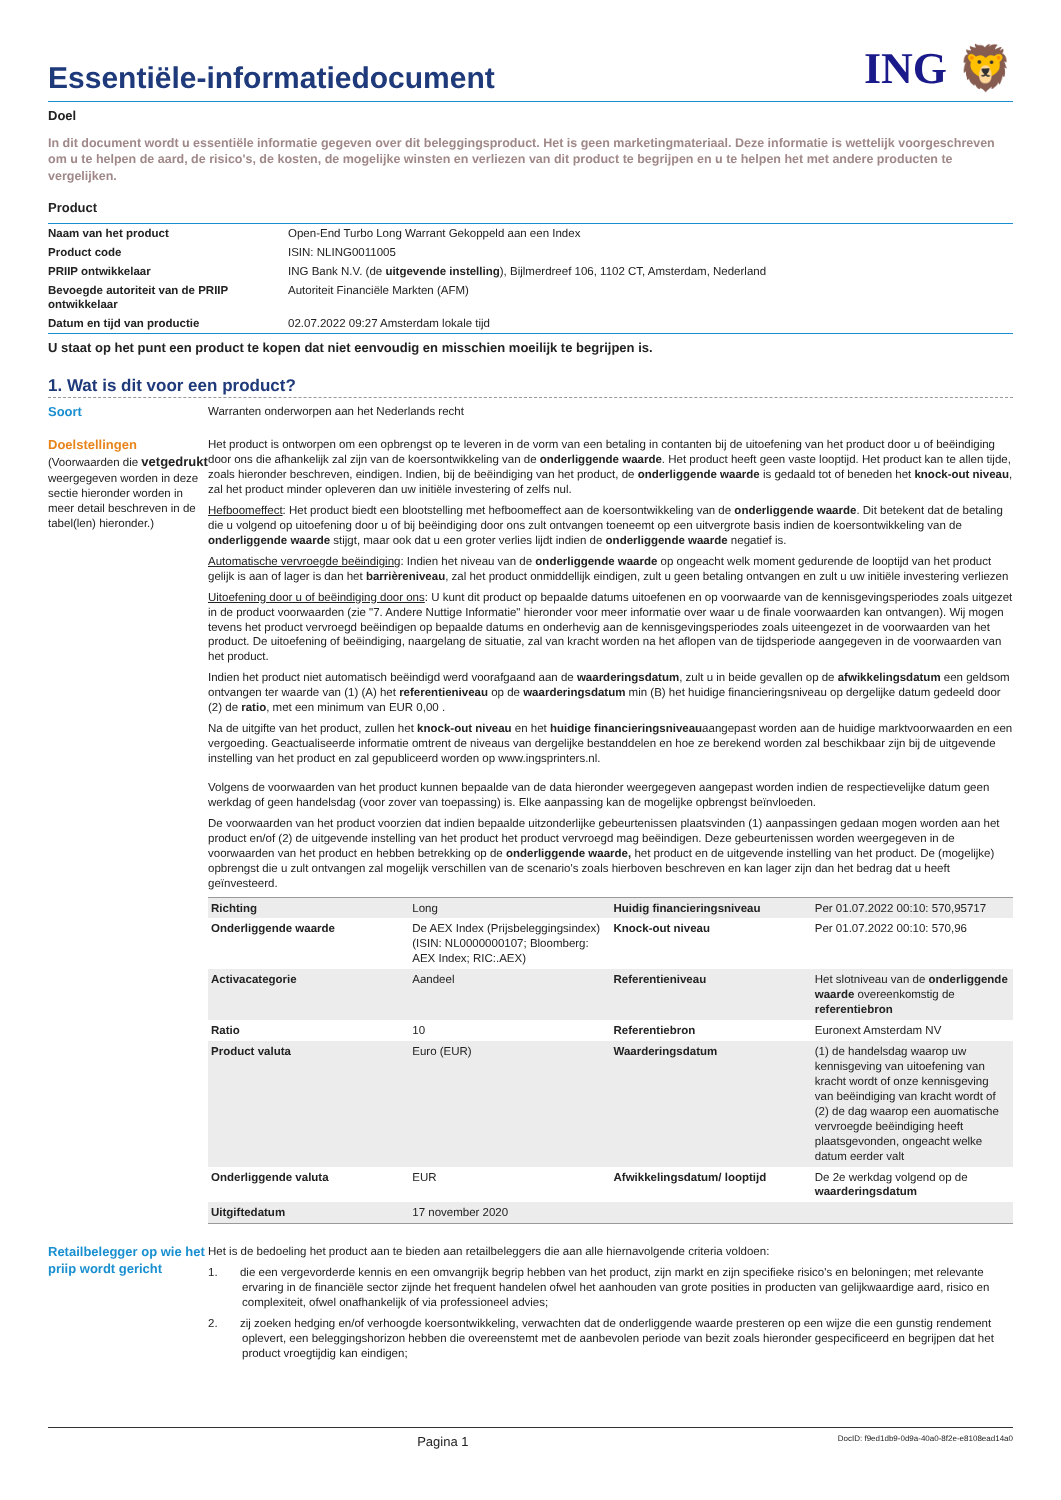Essentiële-informatiedocument
ING 🦁
Doel
In dit document wordt u essentiële informatie gegeven over dit beleggingsproduct. Het is geen marketingmateriaal. Deze informatie is wettelijk voorgeschreven om u te helpen de aard, de risico's, de kosten, de mogelijke winsten en verliezen van dit product te begrijpen en u te helpen het met andere producten te vergelijken.
Product
| Naam van het product | Open-End Turbo Long Warrant Gekoppeld aan een Index |
| Product code | ISIN: NLING0011005 |
| PRIIP ontwikkelaar | ING Bank N.V. (de uitgevende instelling ), Bijlmerdreef 106, 1102 CT, Amsterdam, Nederland |
| Bevoegde autoriteit van de PRIIP ontwikkelaar | Autoriteit Financiële Markten (AFM) |
| Datum en tijd van productie | 02.07.2022 09:27 Amsterdam lokale tijd |
U staat op het punt een product te kopen dat niet eenvoudig en misschien moeilijk te begrijpen is.
1. Wat is dit voor een product?
Soort Warranten onderworpen aan het Nederlands recht
Doelstellingen
(Voorwaarden die vetgedrukt weergegeven worden in deze sectie hieronder worden in meer detail beschreven in de tabel(len) hieronder.)
Het product is ontworpen om een opbrengst op te leveren in de vorm van een betaling in contanten bij de uitoefening van het product door u of beëindiging door ons die afhankelijk zal zijn van de koersontwikkeling van de onderliggende waarde. Het product heeft geen vaste looptijd. Het product kan te allen tijde, zoals hieronder beschreven, eindigen. Indien, bij de beëindiging van het product, de onderliggende waarde is gedaald tot of beneden het knock-out niveau, zal het product minder opleveren dan uw initiële investering of zelfs nul.
Hefboomeffect: Het product biedt een blootstelling met hefboomeffect aan de koersontwikkeling van de onderliggende waarde. Dit betekent dat de betaling die u volgend op uitoefening door u of bij beëindiging door ons zult ontvangen toeneemt op een uitvergrote basis indien de koersontwikkeling van de onderliggende waarde stijgt, maar ook dat u een groter verlies lijdt indien de onderliggende waarde negatief is.
Automatische vervroegde beëindiging: Indien het niveau van de onderliggende waarde op ongeacht welk moment gedurende de looptijd van het product gelijk is aan of lager is dan het barrièreniveau, zal het product onmiddellijk eindigen, zult u geen betaling ontvangen en zult u uw initiële investering verliezen
Uitoefening door u of beëindiging door ons: U kunt dit product op bepaalde datums uitoefenen en op voorwaarde van de kennisgevingsperiodes zoals uitgezet in de product voorwaarden (zie "7. Andere Nuttige Informatie" hieronder voor meer informatie over waar u de finale voorwaarden kan ontvangen). Wij mogen tevens het product vervroegd beëindigen op bepaalde datums en onderhevig aan de kennisgevingsperiodes zoals uiteengezet in de voorwaarden van het product. De uitoefening of beëindiging, naargelang de situatie, zal van kracht worden na het aflopen van de tijdsperiode aangegeven in de voorwaarden van het product.
Indien het product niet automatisch beëindigd werd voorafgaand aan de waarderingsdatum, zult u in beide gevallen op de afwikkelingsdatum een geldsom ontvangen ter waarde van (1) (A) het referentieniveau op de waarderingsdatum min (B) het huidige financieringsniveau op dergelijke datum gedeeld door (2) de ratio, met een minimum van EUR 0,00 .
Na de uitgifte van het product, zullen het knock-out niveau en het huidige financieringsniveauaangepast worden aan de huidige marktvoorwaarden en een vergoeding. Geactualiseerde informatie omtrent de niveaus van dergelijke bestanddelen en hoe ze berekend worden zal beschikbaar zijn bij de uitgevende instelling van het product en zal gepubliceerd worden op www.ingsprinters.nl.
Volgens de voorwaarden van het product kunnen bepaalde van de data hieronder weergegeven aangepast worden indien de respectievelijke datum geen werkdag of geen handelsdag (voor zover van toepassing) is. Elke aanpassing kan de mogelijke opbrengst beïnvloeden.
De voorwaarden van het product voorzien dat indien bepaalde uitzonderlijke gebeurtenissen plaatsvinden (1) aanpassingen gedaan mogen worden aan het product en/of (2) de uitgevende instelling van het product het product vervroegd mag beëindigen. Deze gebeurtenissen worden weergegeven in de voorwaarden van het product en hebben betrekking op de onderliggende waarde, het product en de uitgevende instelling van het product. De (mogelijke) opbrengst die u zult ontvangen zal mogelijk verschillen van de scenario's zoals hierboven beschreven en kan lager zijn dan het bedrag dat u heeft geïnvesteerd.
| Richting | Long | Huidig financieringsniveau | Per 01.07.2022 00:10: 570,95717 |
| Onderliggende waarde | De AEX Index (Prijsbeleggingsindex) (ISIN: NL0000000107; Bloomberg: AEX Index; RIC:.AEX) | Knock-out niveau | Per 01.07.2022 00:10: 570,96 |
| Activacategorie | Aandeel | Referentieniveau | Het slotniveau van de onderliggende waarde overeenkomstig de referentiebron |
| Ratio | 10 | Referentiebron | Euronext Amsterdam NV |
| Product valuta | Euro (EUR) | Waarderingsdatum | (1) de handelsdag waarop uw kennisgeving van uitoefening van kracht wordt of onze kennisgeving van beëindiging van kracht wordt of (2) de dag waarop een auomatische vervroegde beëindiging heeft plaatsgevonden, ongeacht welke datum eerder valt |
| Onderliggende valuta | EUR | Afwikkelingsdatum/ looptijd | De 2e werkdag volgend op de waarderingsdatum |
| Uitgiftedatum | 17 november 2020 | | |
Retailbelegger op wie het priip wordt gericht
Het is de bedoeling het product aan te bieden aan retailbeleggers die aan alle hiernavolgende criteria voldoen:
1. die een vergevorderde kennis en een omvangrijk begrip hebben van het product, zijn markt en zijn specifieke risico's en beloningen; met relevante ervaring in de financiële sector zijnde het frequent handelen ofwel het aanhouden van grote posities in producten van gelijkwaardige aard, risico en complexiteit, ofwel onafhankelijk of via professioneel advies;
2. zij zoeken hedging en/of verhoogde koersontwikkeling, verwachten dat de onderliggende waarde presteren op een wijze die een gunstig rendement oplevert, een beleggingshorizon hebben die overeenstemt met de aanbevolen periode van bezit zoals hieronder gespecificeerd en begrijpen dat het product vroegtijdig kan eindigen;
Pagina 1 DocID: f9ed1db9-0d9a-40a0-8f2e-e8108ead14a0